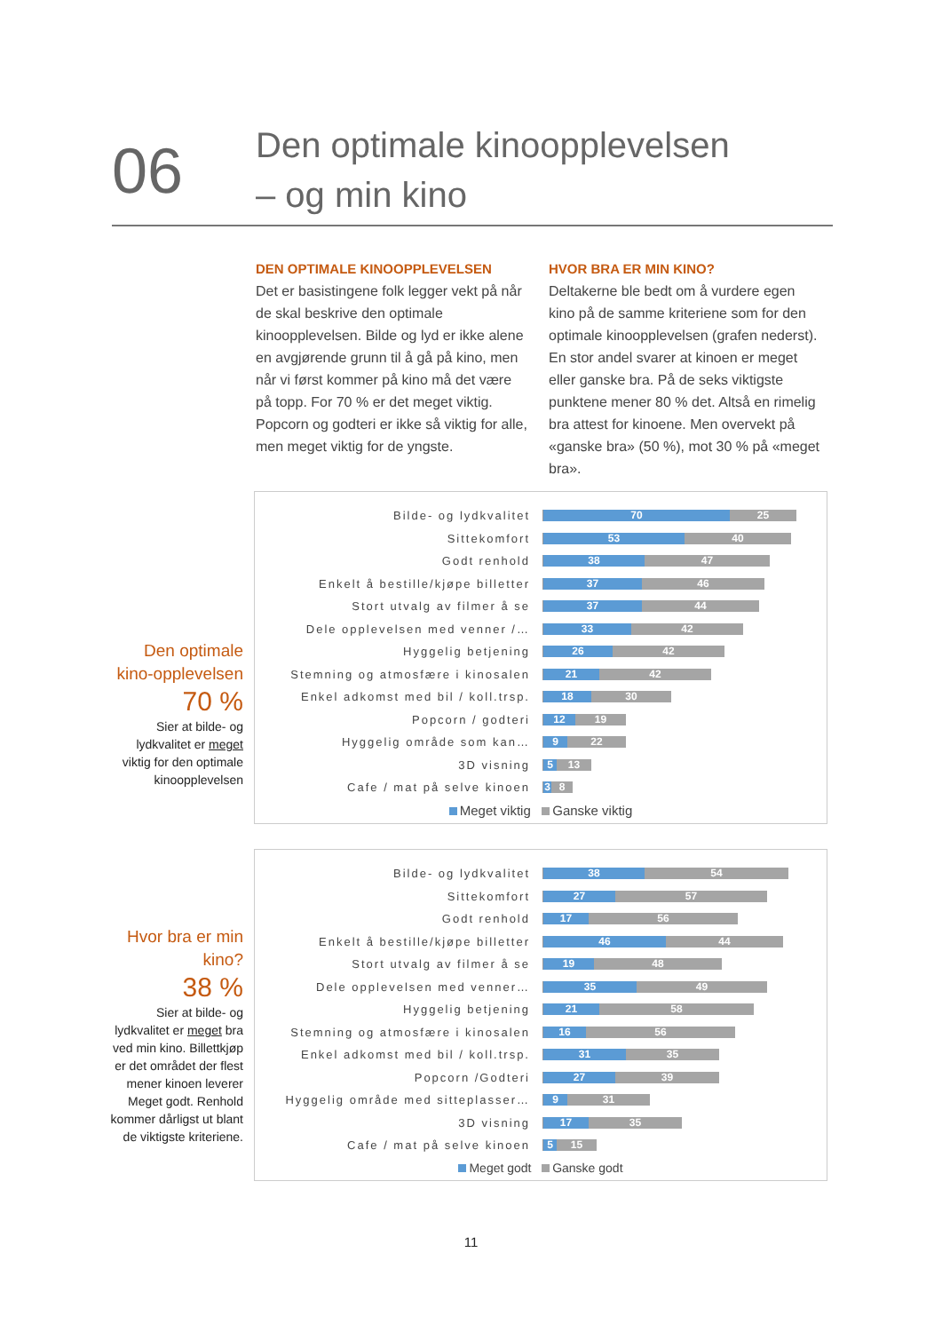06
Den optimale kinoopplevelsen
– og min kino
DEN OPTIMALE KINOOPPLEVELSEN
Det er basistingene folk legger vekt på når de skal beskrive den optimale kinoopplevelsen. Bilde og lyd er ikke alene en avgjørende grunn til å gå på kino, men når vi først kommer på kino må det være på topp. For 70 % er det meget viktig. Popcorn og godteri er ikke så viktig for alle, men meget viktig for de yngste.
HVOR BRA ER MIN KINO?
Deltakerne ble bedt om å vurdere egen kino på de samme kriteriene som for den optimale kinoopplevelsen (grafen nederst). En stor andel svarer at kinoen er meget eller ganske bra. På de seks viktigste punktene mener 80 % det. Altså en rimelig bra attest for kinoene. Men overvekt på «ganske bra» (50 %), mot 30 % på «meget bra».
Den optimale kino-opplevelsen
70 %
Sier at bilde- og lydkvalitet er meget viktig for den optimale kinoopplevelsen
Bilde- og lydkvalitet
70 25
Sittekomfort
53 40
Godt renhold
38 47
Enkelt å bestille/kjøpe billetter
37 46
Stort utvalg av filmer å se
37 44
Dele opplevelsen med venner /…
33 42
Hyggelig betjening
26 42
Stemning og atmosfære i kinosalen
21 42
Enkel adkomst med bil / koll.trsp.
18 30
Popcorn / godteri
12 19
Hyggelig område som kan…
9 22
3D visning
5 13
Cafe / mat på selve kinoen
3 8
Meget viktig Ganske viktig
Hvor bra er min kino?
38 %
Sier at bilde- og lydkvalitet er meget bra ved min kino. Billettkjøp er det området der flest mener kinoen leverer Meget godt. Renhold kommer dårligst ut blant de viktigste kriteriene.
Bilde- og lydkvalitet
38 54
Sittekomfort
27 57
Godt renhold
17 56
Enkelt å bestille/kjøpe billetter
46 44
Stort utvalg av filmer å se
19 48
Dele opplevelsen med venner…
35 49
Hyggelig betjening
21 58
Stemning og atmosfære i kinosalen
16 56
Enkel adkomst med bil / koll.trsp.
31 35
Popcorn /Godteri
27 39
Hyggelig område med sitteplasser…
9 31
3D visning
17 35
Cafe / mat på selve kinoen
5 15
Meget godt Ganske godt
11